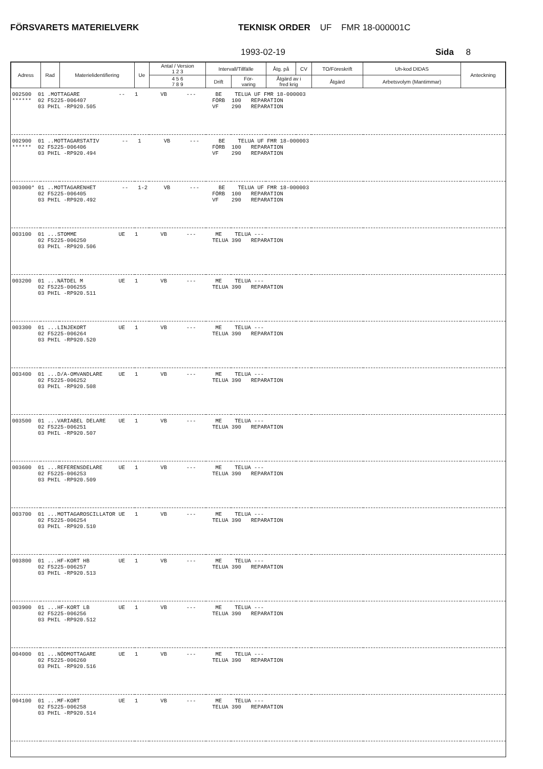FÖRSVARETS MATERIELVERK TEKNISK ORDER UF FMR 18-000001C
1993-02-19 Sida 8
| Adress | Rad | Materielidentifiering | Ue | Antal / Version 1 2 3 | Intervall/Tillfälle | | Åtg. på | CV | TO/Föreskrift | Uh-kod DIDAS | Anteckning |
| --- | --- | --- | --- | --- | --- | --- | --- | --- | --- | --- | --- |
| | | | | 4 5 6 7 8 9 | Drift | För- varing | Åtgärd av i fred krig | | Åtgärd | Arbetsvolym (Mantimmar) | |
| 002500 01 .MOTTAGARE -- 1 VB --- BE TELUA UF FMR 18-000003 ****** 02 F5225-006407 FÖRB 100 REPARATION 03 PHIL -RP920.505 VF 290 REPARATION | | | | | | | | | | | |
| 002900 01 ..MOTTAGARSTATIV -- 1 VB --- BE TELUA UF FMR 18-000003 ****** 02 F5225-006406 FÖRB 100 REPARATION 03 PHIL -RP920.494 VF 290 REPARATION | | | | | | | | | | | |
| 003000* 01 ..MOTTAGARENHET -- 1-2 VB --- BE TELUA UF FMR 18-000003 02 F5225-006405 FÖRB 100 REPARATION 03 PHIL -RP920.492 VF 290 REPARATION | | | | | | | | | | | |
| 003100 01 ...STOMME UE 1 VB --- ME TELUA --- 02 F5225-006250 TELUA 390 REPARATION 03 PHIL -RP920.506 | | | | | | | | | | | |
| 003200 01 ...NÄTDEL M UE 1 VB --- ME TELUA --- 02 F5225-006255 TELUA 390 REPARATION 03 PHIL -RP920.511 | | | | | | | | | | | |
| 003300 01 ...LINJEKORT UE 1 VB --- ME TELUA --- 02 F5225-006264 TELUA 390 REPARATION 03 PHIL -RP920.520 | | | | | | | | | | | |
| 003400 01 ...D/A-OMVANDLARE UE 1 VB --- ME TELUA --- 02 F5225-006252 TELUA 390 REPARATION 03 PHIL -RP920.508 | | | | | | | | | | | |
| 003500 01 ...VARIABEL DELARE UE 1 VB --- ME TELUA --- 02 F5225-006251 TELUA 390 REPARATION 03 PHIL -RP920.507 | | | | | | | | | | | |
| 003600 01 ...REFERENSDELARE UE 1 VB --- ME TELUA --- 02 F5225-006253 TELUA 390 REPARATION 03 PHIL -RP920.509 | | | | | | | | | | | |
| 003700 01 ...MOTTAGAROSCILLATOR UE 1 VB --- ME TELUA --- 02 F5225-006254 TELUA 390 REPARATION 03 PHIL -RP920.510 | | | | | | | | | | | |
| 003800 01 ...HF-KORT HB UE 1 VB --- ME TELUA --- 02 F5225-006257 TELUA 390 REPARATION 03 PHIL -RP920.513 | | | | | | | | | | | |
| 003900 01 ...HF-KORT LB UE 1 VB --- ME TELUA --- 02 F5225-006256 TELUA 390 REPARATION 03 PHIL -RP920.512 | | | | | | | | | | | |
| 004000 01 ...NÖDMOTTAGARE UE 1 VB --- ME TELUA --- 02 F5225-006260 TELUA 390 REPARATION 03 PHIL -RP920.516 | | | | | | | | | | | |
| 004100 01 ...MF-KORT UE 1 VB --- ME TELUA --- 02 F5225-006258 TELUA 390 REPARATION 03 PHIL -RP920.514 | | | | | | | | | | | |